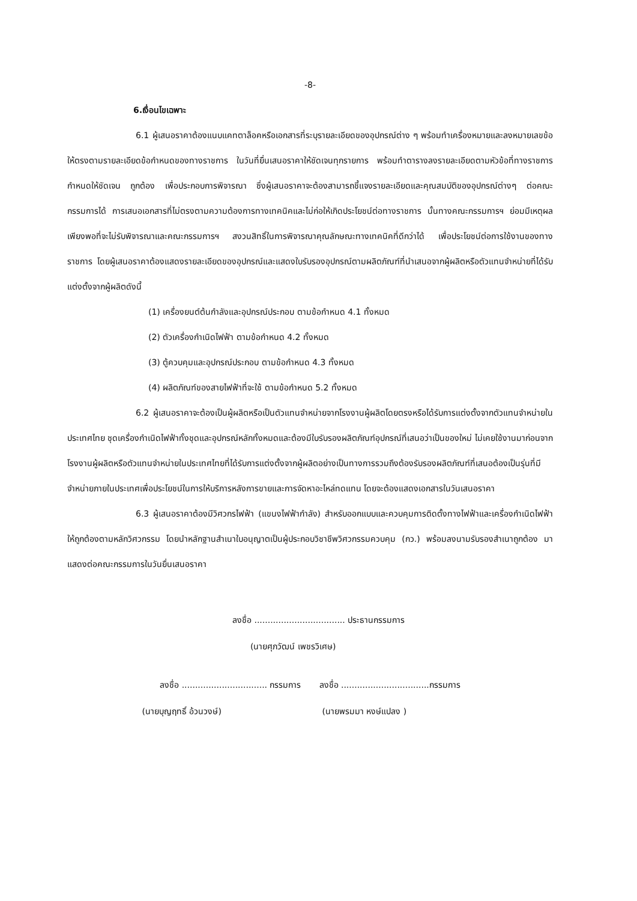-8-
6.เงื่อนไขเฉพาะ
6.1 ผู้เสนอราคาต้องแนบแคทตาล็อคหรือเอกสารที่ระบุรายละเอียดของอุปกรณ์ต่าง ๆ พร้อมทำเครื่องหมายและลงหมายเลขข้อให้ตรงตามรายละเอียดข้อกำหนดของทางราชการ ในวันที่ยื่นเสนอราคาให้ชัดเจนทุกรายการ พร้อมทำตารางลงรายละเอียดตามหัวข้อที่ทางราชการกำหนดให้ชัดเจน ถูกต้อง เพื่อประกอบการพิจารณา ซึ่งผู้เสนอราคาจะต้องสามารถชี้แจงรายละเอียดและคุณสมบัติของอุปกรณ์ต่างๆ ต่อคณะกรรมการได้ การเสนอเอกสารที่ไม่ตรงตามความต้องการทางเทคนิคและไม่ก่อให้เกิดประโยชน์ต่อทางราชการ นั้นทางคณะกรรมการฯ ย่อมมีเหตุผลเพียงพอที่จะไม่รับพิจารณาและคณะกรรมการฯ สงวนสิทธิ์ในการพิจารณาคุณลักษณะทางเทคนิคที่ดีกว่าได้ เพื่อประโยชน์ต่อการใช้งานของทางราชการ โดยผู้เสนอราคาต้องแสดงรายละเอียดของอุปกรณ์และแสดงใบรับรองอุปกรณ์ตามผลิตภัณฑ์ที่นำเสนอจากผู้ผลิตหรือตัวแทนจำหน่ายที่ได้รับแต่งตั้งจากผู้ผลิตดังนี้
(1) เครื่องยนต์ต้นกำลังและอุปกรณ์ประกอบ ตามข้อกำหนด 4.1 ทั้งหมด
(2) ตัวเครื่องกำเนิดไฟฟ้า ตามข้อกำหนด 4.2 ทั้งหมด
(3) ตู้ควบคุมและอุปกรณ์ประกอบ ตามข้อกำหนด 4.3 ทั้งหมด
(4) ผลิตภัณฑ์ของสายไฟฟ้าที่จะใช้ ตามข้อกำหนด 5.2 ทั้งหมด
6.2 ผู้เสนอราคาจะต้องเป็นผู้ผลิตหรือเป็นตัวแทนจำหน่ายจากโรงงานผู้ผลิตโดยตรงหรือได้รับการแต่งตั้งจากตัวแทนจำหน่ายในประเทศไทย ชุดเครื่องกำเนิดไฟฟ้าทั้งชุดและอุปกรณ์หลักทั้งหมดและต้องมีใบรับรองผลิตภัณฑ์อุปกรณ์ที่เสนอว่าเป็นของใหม่ ไม่เคยใช้งานมาก่อนจากโรงงานผู้ผลิตหรือตัวแทนจำหน่ายในประเทศไทยที่ได้รับการแต่งตั้งจากผู้ผลิตอย่างเป็นทางการรวมถึงต้องรับรองผลิตภัณฑ์ที่เสนอต้องเป็นรุ่นที่มีจำหน่ายภายในประเทศเพื่อประโยชน์ในการให้บริการหลังการขายและการจัดหาอะไหล่ทดแทน โดยจะต้องแสดงเอกสารในวันเสนอราคา
6.3 ผู้เสนอราคาต้องมีวิศวกรไฟฟ้า (แขนงไฟฟ้ากำลัง) สำหรับออกแบบและควบคุมการติดตั้งทางไฟฟ้าและเครื่องกำเนิดไฟฟ้าให้ถูกต้องตามหลักวิศวกรรม โดยนำหลักฐานสำเนาใบอนุญาตเป็นผู้ประกอบวิชาชีพวิศวกรรมควบคุม (กว.) พร้อมลงนามรับรองสำเนาถูกต้อง มาแสดงต่อคณะกรรมการในวันยื่นเสนอราคา
ลงชื่อ .................................. ประธานกรรมการ
(นายศุภวัฒน์ เพชรวิเศษ)
ลงชื่อ ................................ กรรมการ ลงชื่อ .................................กรรมการ
(นายบุญฤทธิ์ อ้วนวงษ์) (นายพรมมา หงษ์แปลง )